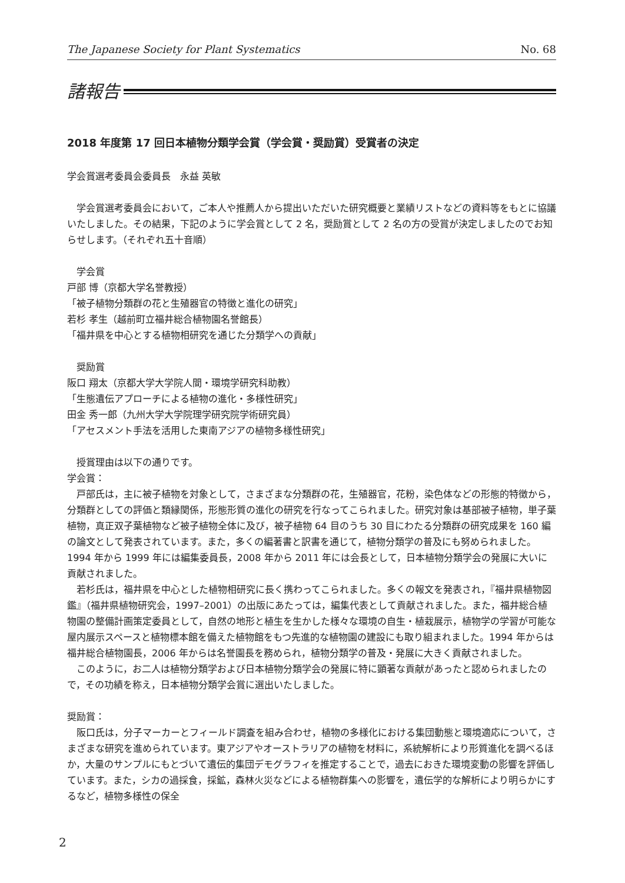The Japanese Society for Plant Systematics No. 68
諸報告
2018 年度第 17 回日本植物分類学会賞（学会賞・奨励賞）受賞者の決定
学会賞選考委員会委員長　永益 英敏
　学会賞選考委員会において，ご本人や推薦人から提出いただいた研究概要と業績リストなどの資料等をもとに協議いたしました。その結果，下記のように学会賞として 2 名，奨励賞として 2 名の方の受賞が決定しましたのでお知らせします。（それぞれ五十音順）
　学会賞
戸部 博（京都大学名誉教授）
「被子植物分類群の花と生殖器官の特徴と進化の研究」
若杉 孝生（越前町立福井総合植物園名誉館長）
「福井県を中心とする植物相研究を通じた分類学への貢献」
　奨励賞
阪口 翔太（京都大学大学院人間・環境学研究科助教）
「生態遺伝アプローチによる植物の進化・多様性研究」
田金 秀一郎（九州大学大学院理学研究院学術研究員）
「アセスメント手法を活用した東南アジアの植物多様性研究」
　授賞理由は以下の通りです。
学会賞：
　戸部氏は，主に被子植物を対象として，さまざまな分類群の花，生殖器官，花粉，染色体などの形態的特徴から，分類群としての評価と類縁関係，形態形質の進化の研究を行なってこられました。研究対象は基部被子植物，単子葉植物，真正双子葉植物など被子植物全体に及び，被子植物 64 目のうち 30 目にわたる分類群の研究成果を 160 編の論文として発表されています。また，多くの編著書と訳書を通じて，植物分類学の普及にも努められました。1994 年から 1999 年には編集委員長，2008 年から 2011 年には会長として，日本植物分類学会の発展に大いに貢献されました。
　若杉氏は，福井県を中心とした植物相研究に長く携わってこられました。多くの報文を発表され，『福井県植物図鑑』（福井県植物研究会，1997–2001）の出版にあたっては，編集代表として貢献されました。また，福井総合植物園の整備計画策定委員として，自然の地形と植生を生かした様々な環境の自生・植栽展示，植物学の学習が可能な屋内展示スペースと植物標本館を備えた植物館をもつ先進的な植物園の建設にも取り組まれました。1994 年からは福井総合植物園長，2006 年からは名誉園長を務められ，植物分類学の普及・発展に大きく貢献されました。
　このように，お二人は植物分類学および日本植物分類学会の発展に特に顕著な貢献があったと認められましたので，その功績を称え，日本植物分類学会賞に選出いたしました。
奨励賞：
　阪口氏は，分子マーカーとフィールド調査を組み合わせ，植物の多様化における集団動態と環境適応について，さまざまな研究を進められています。東アジアやオーストラリアの植物を材料に，系統解析により形質進化を調べるほか，大量のサンプルにもとづいて遺伝的集団デモグラフィを推定することで，過去におきた環境変動の影響を評価しています。また，シカの過採食，採鉱，森林火災などによる植物群集への影響を，遺伝学的な解析により明らかにするなど，植物多様性の保全
2